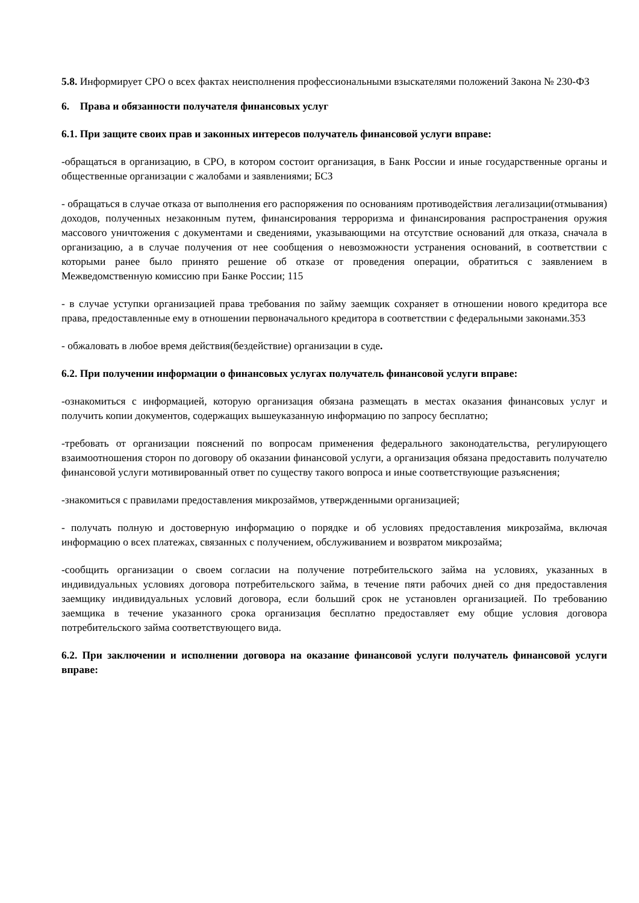5.8. Информирует СРО о всех фактах неисполнения профессиональными взыскателями положений Закона № 230-ФЗ
6. Права и обязанности получателя финансовых услуг
6.1. При защите своих прав и законных интересов получатель финансовой услуги вправе:
-обращаться в организацию, в СРО, в котором состоит организация, в Банк России и иные государственные органы и общественные организации с жалобами и заявлениями; БСЗ
- обращаться в случае отказа от выполнения его распоряжения по основаниям противодействия легализации(отмывания) доходов, полученных незаконным путем, финансирования терроризма и финансирования распространения оружия массового уничтожения с документами и сведениями, указывающими на отсутствие оснований для отказа, сначала в организацию, а в случае получения от нее сообщения о невозможности устранения оснований, в соответствии с которыми ранее было принято решение об отказе от проведения операции, обратиться с заявлением в Межведомственную комиссию при Банке России; 115
- в случае уступки организацией права требования по займу заемщик сохраняет в отношении нового кредитора все права, предоставленные ему в отношении первоначального кредитора в соответствии с федеральными законами.353
- обжаловать в любое время действия(бездействие) организации в суде.
6.2. При получении информации о финансовых услугах получатель финансовой услуги вправе:
-ознакомиться с информацией, которую организация обязана размещать в местах оказания финансовых услуг и получить копии документов, содержащих вышеуказанную информацию по запросу бесплатно;
-требовать от организации пояснений по вопросам применения федерального законодательства, регулирующего взаимоотношения сторон по договору об оказании финансовой услуги, а организация обязана предоставить получателю финансовой услуги мотивированный ответ по существу такого вопроса и иные соответствующие разъяснения;
-знакомиться с правилами предоставления микрозаймов, утвержденными организацией;
- получать полную и достоверную информацию о порядке и об условиях предоставления микрозайма, включая информацию о всех платежах, связанных с получением, обслуживанием и возвратом микрозайма;
-сообщить организации о своем согласии на получение потребительского займа на условиях, указанных в индивидуальных условиях договора потребительского займа, в течение пяти рабочих дней со дня предоставления заемщику индивидуальных условий договора, если больший срок не установлен организацией. По требованию заемщика в течение указанного срока организация бесплатно предоставляет ему общие условия договора потребительского займа соответствующего вида.
6.2. При заключении и исполнении договора на оказание финансовой услуги получатель финансовой услуги вправе: